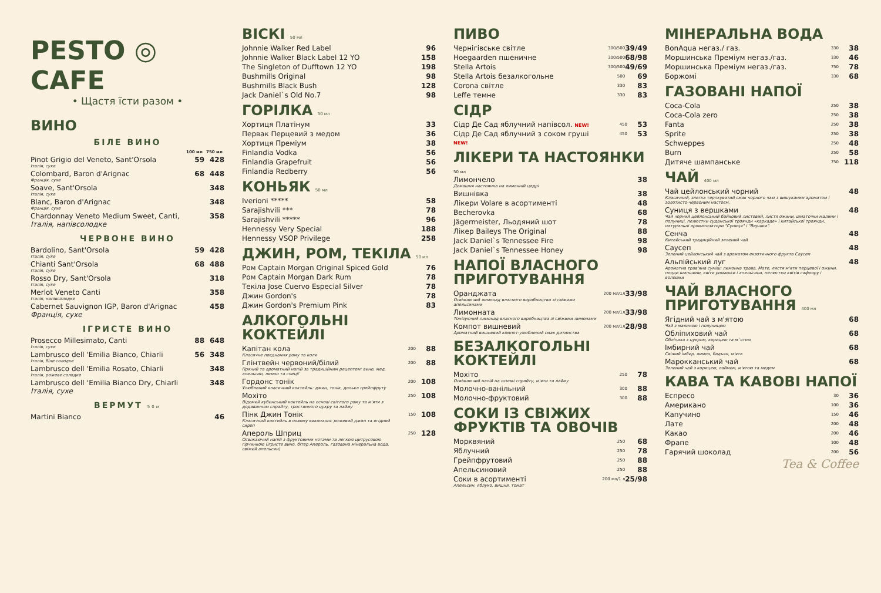PESTO ◎ CAFE
• Щастя їсти разом •
ВИНО
БІЛЕ ВИНО
| | 100 мл | 750 мл |
| --- | --- | --- |
| Pinot Grigio del Veneto, Sant'Orsola Італія, сухе | 59 | 428 |
| Colombard, Baron d'Arignac Франція, сухе | 68 | 448 |
| Soave, Sant'Orsola Італія, сухе | | 348 |
| Blanc, Baron d'Arignac Франція, сухе | | 348 |
| Chardonnay Veneto Medium Sweet, Canti, Італія, напівсолодке | | 358 |
ЧЕРВОНЕ ВИНО
| Bardolino, Sant'Orsola Італія, сухе | 59 | 428 |
| Chianti Sant'Orsola Італія, сухе | 68 | 488 |
| Rosso Dry, Sant'Orsola Італія, сухе | | 318 |
| Merlot Veneto Canti Італія, напівсолодке | | 358 |
| Cabernet Sauvignon IGP, Baron d'Arignac Франція, сухе | | 458 |
ІГРИСТЕ ВИНО
| Prosecco Millesimato, Canti Італія, сухе | 88 | 648 |
| Lambrusco dell 'Emilia Bianco, Chiarli Італія, біле солодке | 56 | 348 |
| Lambrusco dell 'Emilia Rosato, Chiarli Італія, рожеве солодке | | 348 |
| Lambrusco dell ‘Emilia Bianco Dry, Chiarli Італія, сухе | | 348 |
ВЕРМУТ 50м
| Martini Bianco | 46 |
ВІСКІ 50 мл
| Johnnie Walker Red Label | 96 |
| Johnnie Walker Black Label 12 YO | 158 |
| The Singleton of Dufftown 12 YO | 198 |
| Bushmills Original | 98 |
| Bushmills Black Bush | 128 |
| Jack Daniel`s Old No.7 | 98 |
ГОРІЛКА 50 мл
| Хортиця Платінум | 33 |
| Первак Перцевий з медом | 36 |
| Хортиця Преміум | 38 |
| Finlandia Vodka | 56 |
| Finlandia Grapefruit | 56 |
| Finlandia Redberry | 56 |
КОНЬЯК 50 мл
| Iverioni ***** | 58 |
| Sarajishvili *** | 78 |
| Sarajishvili ***** | 96 |
| Hennessy Very Special | 188 |
| Hennessy VSOP Privilege | 258 |
ДЖИН, РОМ, ТЕКІЛА 50 мл
| Ром Captain Morgan Original Spiced Gold | 76 |
| Ром Captain Morgan Dark Rum | 78 |
| Текіла Jose Cuervo Especial Silver | 78 |
| Джин Gordon's | 78 |
| Джин Gordon's Premium Pink | 83 |
АЛКОГОЛЬНІ КОКТЕЙЛІ
| Капітан кола Класичне поєднання рому та коли | 200 | 88 |
| Глінтвейн червоний/білий Пряний та ароматний напій за традиційним рецептом: вино, мед, апельсин, лимон та спеції | 200 | 88 |
| Гордонс тонік Улюблений класичний коктейль: джин, тонік, долька грейпфруту | 200 | 108 |
| Мохіто Відомий кубинський коктейль на основі світлого рому та м'яти з додаванням спрайту, тростинного цукру та лайму | 250 | 108 |
| Пінк Джин Тонік Класичний коктейль в новому виконанні: рожевий джин та ягідний сироп | 150 | 108 |
| Апероль Шприц Освіжаючий напій з фруктовими нотами та легкою цитрусовою гірчинкою (ігристе вино, бітер Апероль, газована мінеральна вода, свіжий апельсин) | 250 | 128 |
ПИВО
| Чернігівське світле | 300/500 | 39/49 |
| Hoegaarden пшеничне | 300/500 | 68/98 |
| Stella Artois | 300/500 | 49/69 |
| Stella Artois безалкогольне | 500 | 69 |
| Corona світле | 330 | 83 |
| Leffe темне | 330 | 83 |
СІДР
| Сідр Де Сад яблучний напівсол. NEW! | 450 | 53 |
| Сідр Де Сад яблучний з соком груші NEW! | 450 | 53 |
ЛІКЕРИ ТА НАСТОЯНКИ
50 мл
| Лимончело Домашня настоянка на лимонній цедрі | 38 |
| Вишнівка | 38 |
| Лікери Volare в асортименті | 48 |
| Becherovka | 68 |
| Jägermeister, Льодяний шот | 78 |
| Лікер Baileys The Original | 88 |
| Jack Daniel`s Tennessee Fire | 98 |
| Jack Daniel`s Tennessee Honey | 98 |
НАПОЇ ВЛАСНОГО ПРИГОТУВАННЯ
| Оранджата Освіжаючий лимонад власного виробництва зі свіжими апельсинами | 200 мл/1л | 33/98 |
| Лимонната Тонізуючий лимонад власного виробництва зі свіжими лимонами | 200 мл/1л | 33/98 |
| Компот вишневий Ароматний вишневий компот-улюблений смак дитинства | 200 мл/1л | 28/98 |
БЕЗАЛКОГОЛЬНІ КОКТЕЙЛІ
| Мохіто Освіжаючий напій на основі спрайту, м'яти та лайму | 250 | 78 |
| Молочно-ванільний | 300 | 88 |
| Молочно-фруктовий | 300 | 88 |
СОКИ ІЗ СВІЖИХ ФРУКТІВ ТА ОВОЧІВ
| Морквяний | 250 | 68 |
| Яблучний | 250 | 78 |
| Грейпфрутовий | 250 | 88 |
| Апельсиновий | 250 | 88 |
| Соки в асортименті Апельсин, яблуко, вишня, томат | 200 мл/1 л | 25/98 |
МІНЕРАЛЬНА ВОДА
| BonAqua негаз./ газ. | 330 | 38 |
| Моршинська Преміум негаз./газ. | 330 | 46 |
| Моршинська Преміум негаз./газ. | 750 | 78 |
| Боржомі | 330 | 68 |
ГАЗОВАНІ НАПОЇ
| Coca-Cola | 250 | 38 |
| Coca-Cola zero | 250 | 38 |
| Fanta | 250 | 38 |
| Sprite | 250 | 38 |
| Schweppes | 250 | 48 |
| Burn | 250 | 58 |
| Дитяче шампанське | 750 | 118 |
ЧАЙ 400 мл
| Чай цейлонський чорний Класичний, злегка терпкуватий смак чорного чаю з вишуканим ароматом і золотисто-червоним настоєм. | 48 |
| Суниця з вершками Чай чорний цейлонський байховий листовий, листя ожини, шматочки малини і полуниці, пелюстки суданської троянди «каркаде» і китайської троянди, натуральні ароматизатори "Суниця" і "Вершки". | 48 |
| Сенча Китайський традиційний зелений чай | 48 |
| Саусеп Зелений цейлонський чай з ароматом екзотичного фрукта Саусеп | 48 |
| Альпійський луг Ароматна трав'яна суміш: лимонна трава, Мате, листя м'яти перцевої і ожини, плоди шипшини, квіти ромашки і апельсина, пелюстки квітів сафлору і волошки | 48 |
ЧАЙ ВЛАСНОГО ПРИГОТУВАННЯ 400 мл
| Ягідний чай з м'ятою Чай з малиною і полуницею | 68 |
| Обліпиховий чай Обліпиха з цукром, корицею та м`ятою | 68 |
| Імбирний чай Свіжий імбир, лимон, бадьян, м'ята | 68 |
| Марокканський чай Зелений чай з корицею, лаймом, м'ятою та медом | 68 |
КАВА ТА КАВОВІ НАПОЇ
| Еспресо | 30 | 36 |
| Американо | 100 | 36 |
| Капучино | 150 | 46 |
| Лате | 200 | 48 |
| Какао | 200 | 46 |
| Фрапе | 300 | 48 |
| Гарячий шоколад | 200 | 56 |
Tea & Coffee